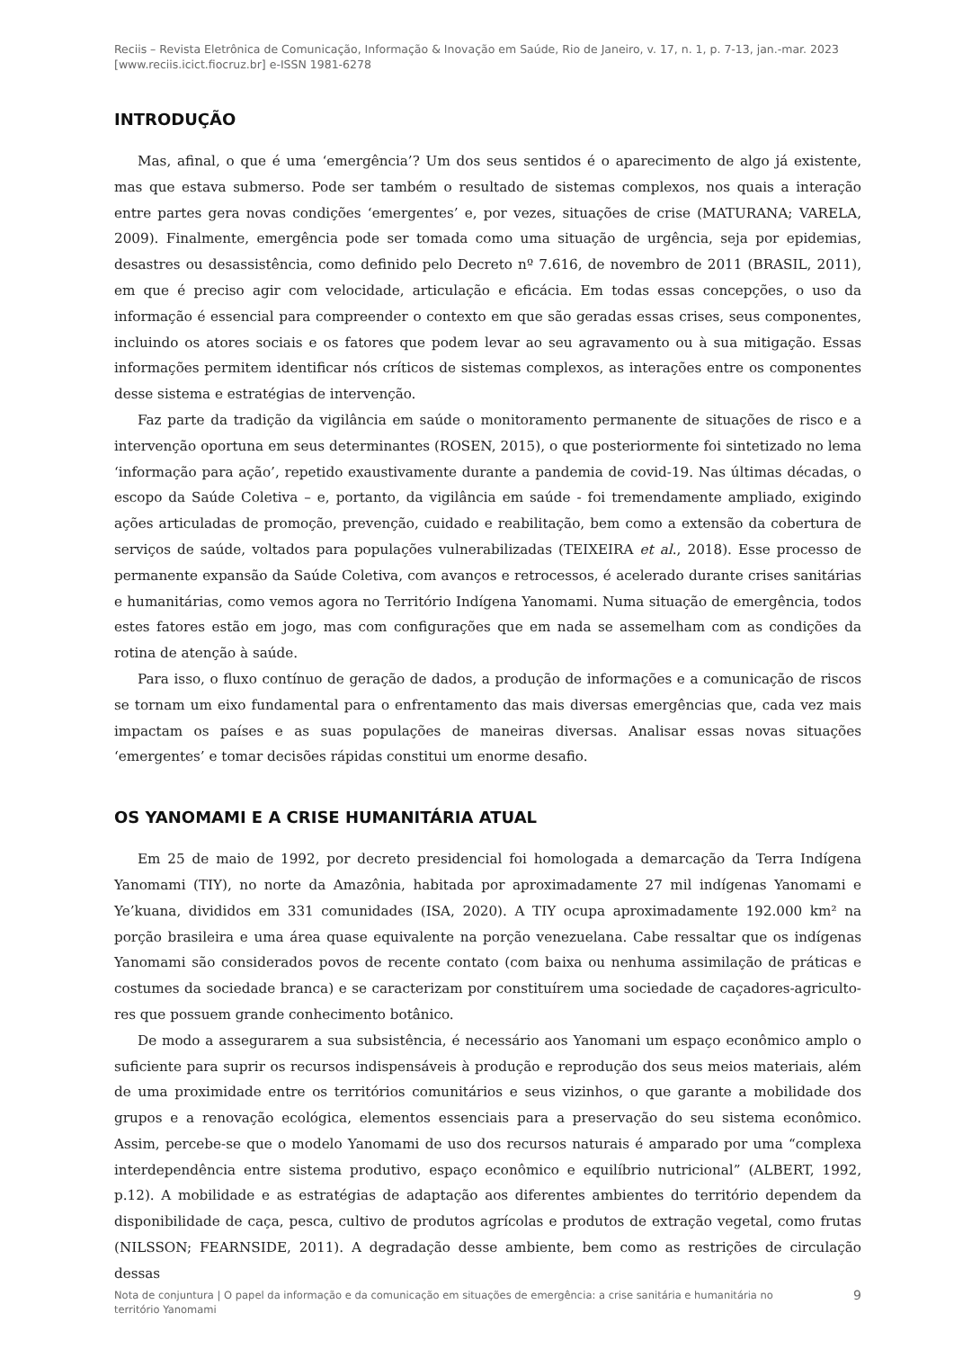Reciis – Revista Eletrônica de Comunicação, Informação & Inovação em Saúde, Rio de Janeiro, v. 17, n. 1, p. 7-13, jan.-mar. 2023
[www.reciis.icict.fiocruz.br] e-ISSN 1981-6278
INTRODUÇÃO
Mas, afinal, o que é uma ‘emergência’? Um dos seus sentidos é o aparecimento de algo já existente, mas que estava submerso. Pode ser também o resultado de sistemas complexos, nos quais a interação entre partes gera novas condições ‘emergentes’ e, por vezes, situações de crise (MATURANA; VARELA, 2009). Finalmente, emergência pode ser tomada como uma situação de urgência, seja por epidemias, desastres ou desassistência, como definido pelo Decreto nº 7.616, de novembro de 2011 (BRASIL, 2011), em que é preciso agir com velocidade, articulação e eficácia. Em todas essas concepções, o uso da informação é essencial para compreender o contexto em que são geradas essas crises, seus componentes, incluindo os atores sociais e os fatores que podem levar ao seu agravamento ou à sua mitigação. Essas informações permitem identificar nós críticos de sistemas complexos, as interações entre os componentes desse sistema e estratégias de intervenção.
Faz parte da tradição da vigilância em saúde o monitoramento permanente de situações de risco e a intervenção oportuna em seus determinantes (ROSEN, 2015), o que posteriormente foi sintetizado no lema ‘informação para ação’, repetido exaustivamente durante a pandemia de covid-19. Nas últimas décadas, o escopo da Saúde Coletiva – e, portanto, da vigilância em saúde - foi tremendamente ampliado, exigindo ações articuladas de promoção, prevenção, cuidado e reabilitação, bem como a extensão da cobertura de serviços de saúde, voltados para populações vulnerabilizadas (TEIXEIRA et al., 2018). Esse processo de permanente expansão da Saúde Coletiva, com avanços e retrocessos, é acelerado durante crises sanitárias e humanitárias, como vemos agora no Território Indígena Yanomami. Numa situação de emergência, todos estes fatores estão em jogo, mas com configurações que em nada se assemelham com as condições da rotina de atenção à saúde.
Para isso, o fluxo contínuo de geração de dados, a produção de informações e a comunicação de riscos se tornam um eixo fundamental para o enfrentamento das mais diversas emergências que, cada vez mais impactam os países e as suas populações de maneiras diversas. Analisar essas novas situações ‘emergentes’ e tomar decisões rápidas constitui um enorme desafio.
OS YANOMAMI E A CRISE HUMANITÁRIA ATUAL
Em 25 de maio de 1992, por decreto presidencial foi homologada a demarcação da Terra Indígena Yanomami (TIY), no norte da Amazônia, habitada por aproximadamente 27 mil indígenas Yanomami e Ye’kuana, divididos em 331 comunidades (ISA, 2020). A TIY ocupa aproximadamente 192.000 km² na porção brasileira e uma área quase equivalente na porção venezuelana. Cabe ressaltar que os indígenas Yanomami são considerados povos de recente contato (com baixa ou nenhuma assimilação de práticas e costumes da sociedade branca) e se caracterizam por constituírem uma sociedade de caçadores-agriculto-res que possuem grande conhecimento botânico.
De modo a assegurarem a sua subsistência, é necessário aos Yanomani um espaço econômico amplo o suficiente para suprir os recursos indispensáveis à produção e reprodução dos seus meios materiais, além de uma proximidade entre os territórios comunitários e seus vizinhos, o que garante a mobilidade dos grupos e a renovação ecológica, elementos essenciais para a preservação do seu sistema econômico. Assim, percebe-se que o modelo Yanomami de uso dos recursos naturais é amparado por uma “complexa interdependência entre sistema produtivo, espaço econômico e equilíbrio nutricional” (ALBERT, 1992, p.12). A mobilidade e as estratégias de adaptação aos diferentes ambientes do território dependem da disponibilidade de caça, pesca, cultivo de produtos agrícolas e produtos de extração vegetal, como frutas (NILSSON; FEARNSIDE, 2011). A degradação desse ambiente, bem como as restrições de circulação dessas
Nota de conjuntura | O papel da informação e da comunicação em situações de emergência: a crise sanitária e humanitária no território Yanomami 9